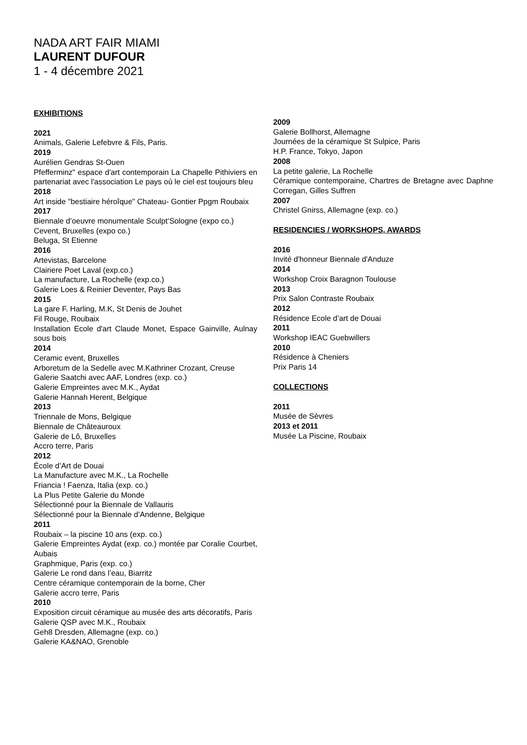NADA ART FAIR MIAMI
LAURENT DUFOUR
1 - 4 décembre 2021
EXHIBITIONS
2021
Animals, Galerie Lefebvre & Fils, Paris.
2019
Aurélien Gendras St-Ouen
Pfefferminz" espace d'art contemporain La Chapelle Pithiviers en partenariat avec l'association Le pays où le ciel est toujours bleu
2018
Art inside "bestiaire héroîque" Chateau- Gontier Ppgm Roubaix
2017
Biennale d’oeuvre monumentale Sculpt‘Sologne (expo co.)
Cevent, Bruxelles (expo co.)
Beluga, St Etienne
2016
Artevistas, Barcelone
Clairiere Poet Laval (exp.co.)
La manufacture, La Rochelle (exp.co.)
Galerie Loes & Reinier Deventer, Pays Bas
2015
La gare F. Harling, M.K, St Denis de Jouhet
Fil Rouge, Roubaix
Installation Ecole d'art Claude Monet, Espace Gainville, Aulnay sous bois
2014
Ceramic event, Bruxelles
Arboretum de la Sedelle avec M.Kathriner Crozant, Creuse
Galerie Saatchi avec AAF, Londres (exp. co.)
Galerie Empreintes avec M.K., Aydat
Galerie Hannah Herent, Belgique
2013
Triennale de Mons, Belgique
Biennale de Châteauroux
Galerie de Lô, Bruxelles
Accro terre, Paris
2012
École d’Art de Douai
La Manufacture avec M.K., La Rochelle
Friancia ! Faenza, Italia (exp. co.)
La Plus Petite Galerie du Monde
Sélectionné pour la Biennale de Vallauris
Sélectionné pour la Biennale d’Andenne, Belgique
2011
Roubaix – la piscine 10 ans (exp. co.)
Galerie Empreintes Aydat (exp. co.) montée par Coralie Courbet, Aubais
Graphmique, Paris (exp. co.)
Galerie Le rond dans l’eau, Biarritz
Centre céramique contemporain de la borne, Cher
Galerie accro terre, Paris
2010
Exposition circuit céramique au musée des arts décoratifs, Paris
Galerie QSP avec M.K., Roubaix
Geh8 Dresden, Allemagne (exp. co.)
Galerie KA&NAO, Grenoble
2009
Galerie Bollhorst, Allemagne
Journées de la céramique St Sulpice, Paris
H.P. France, Tokyo, Japon
2008
La petite galerie, La Rochelle
Céramique contemporaine, Chartres de Bretagne avec Daphne Corregan, Gilles Suffren
2007
Christel Gnirss, Allemagne (exp. co.)
RESIDENCIES / WORKSHOPS, AWARDS
2016
Invité d'honneur Biennale d'Anduze
2014
Workshop Croix Baragnon Toulouse
2013
Prix Salon Contraste Roubaix
2012
Résidence Ecole d’art de Douai
2011
Workshop IEAC Guebwillers
2010
Résidence à Cheniers
Prix Paris 14
COLLECTIONS
2011
Musée de Sèvres
2013 et 2011
Musée La Piscine, Roubaix